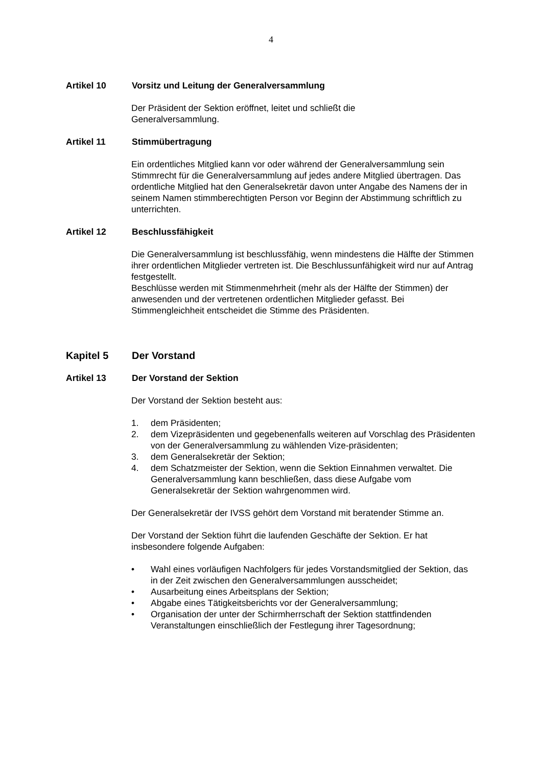4
Artikel 10 Vorsitz und Leitung der Generalversammlung
Der Präsident der Sektion eröffnet, leitet und schließt die
Generalversammlung.
Artikel 11 Stimmübertragung
Ein ordentliches Mitglied kann vor oder während der Generalversammlung sein Stimmrecht für die Generalversammlung auf jedes andere Mitglied übertragen. Das ordentliche Mitglied hat den Generalsekretär davon unter Angabe des Namens der in seinem Namen stimmberechtigten Person vor Beginn der Abstimmung schriftlich zu unterrichten.
Artikel 12 Beschlussfähigkeit
Die Generalversammlung ist beschlussfähig, wenn mindestens die Hälfte der Stimmen ihrer ordentlichen Mitglieder vertreten ist. Die Beschlussunfähigkeit wird nur auf Antrag festgestellt.
Beschlüsse werden mit Stimmenmehrheit (mehr als der Hälfte der Stimmen) der anwesenden und der vertretenen ordentlichen Mitglieder gefasst. Bei Stimmengleichheit entscheidet die Stimme des Präsidenten.
Kapitel 5 Der Vorstand
Artikel 13 Der Vorstand der Sektion
Der Vorstand der Sektion besteht aus:
1. dem Präsidenten;
2. dem Vizepräsidenten und gegebenenfalls weiteren auf Vorschlag des Präsidenten von der Generalversammlung zu wählenden Vize-präsidenten;
3. dem Generalsekretär der Sektion;
4. dem Schatzmeister der Sektion, wenn die Sektion Einnahmen verwaltet. Die Generalversammlung kann beschließen, dass diese Aufgabe vom Generalsekretär der Sektion wahrgenommen wird.
Der Generalsekretär der IVSS gehört dem Vorstand mit beratender Stimme an.
Der Vorstand der Sektion führt die laufenden Geschäfte der Sektion. Er hat insbesondere folgende Aufgaben:
• Wahl eines vorläufigen Nachfolgers für jedes Vorstandsmitglied der Sektion, das in der Zeit zwischen den Generalversammlungen ausscheidet;
• Ausarbeitung eines Arbeitsplans der Sektion;
• Abgabe eines Tätigkeitsberichts vor der Generalversammlung;
• Organisation der unter der Schirmherrschaft der Sektion stattfindenden Veranstaltungen einschließlich der Festlegung ihrer Tagesordnung;